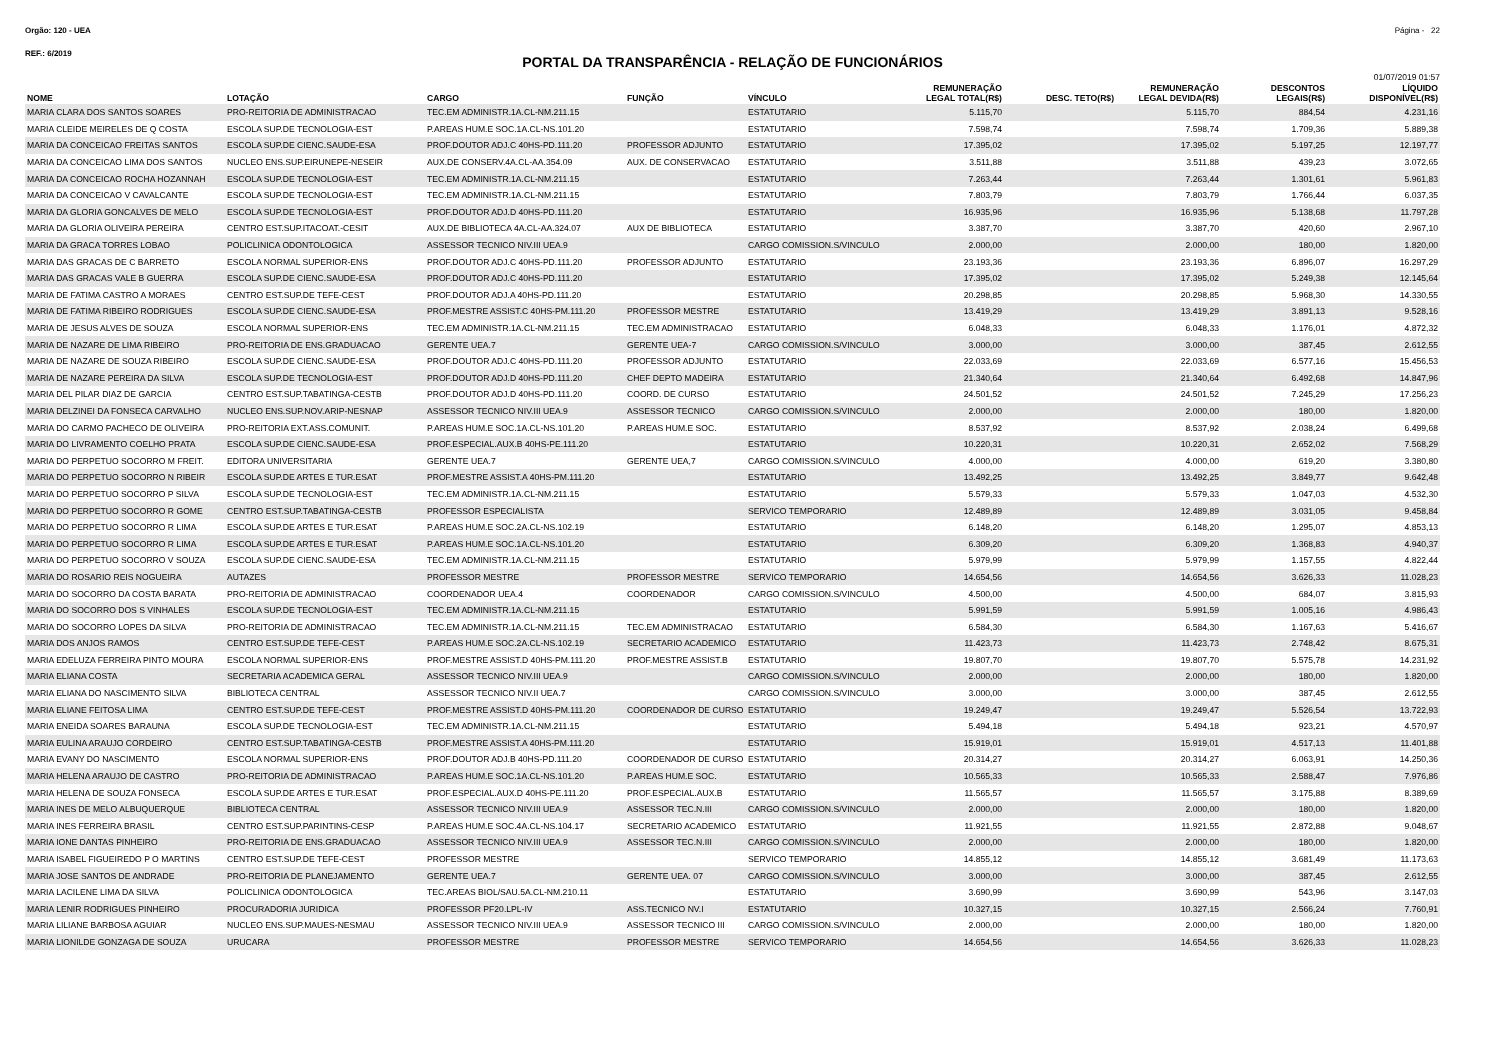Orgão: 120 - UEA Página - 22
REF.: 6/2019
PORTAL DA TRANSPARÊNCIA - RELAÇÃO DE FUNCIONÁRIOS
01/07/2019 01:57
| NOME | LOTAÇÃO | CARGO | FUNÇÃO | VÍNCULO | REMUNERAÇÃO LEGAL TOTAL(R$) | DESC. TETO(R$) | REMUNERAÇÃO LEGAL DEVIDA(R$) | DESCONTOS LEGAIS(R$) | LÍQUIDO DISPONÍVEL(R$) |
| --- | --- | --- | --- | --- | --- | --- | --- | --- | --- |
| MARIA CLARA DOS SANTOS SOARES | PRO-REITORIA DE ADMINISTRACAO | TEC.EM ADMINISTR.1A.CL-NM.211.15 | | ESTATUTARIO | 5.115,70 | | 5.115,70 | 884,54 | 4.231,16 |
| MARIA CLEIDE MEIRELES DE Q COSTA | ESCOLA SUP.DE TECNOLOGIA-EST | P.AREAS HUM.E SOC.1A.CL-NS.101.20 | | ESTATUTARIO | 7.598,74 | | 7.598,74 | 1.709,36 | 5.889,38 |
| MARIA DA CONCEICAO FREITAS SANTOS | ESCOLA SUP.DE CIENC.SAUDE-ESA | PROF.DOUTOR ADJ.C 40HS-PD.111.20 | PROFESSOR ADJUNTO | ESTATUTARIO | 17.395,02 | | 17.395,02 | 5.197,25 | 12.197,77 |
| MARIA DA CONCEICAO LIMA DOS SANTOS | NUCLEO ENS.SUP.EIRUNEPE-NESEIR | AUX.DE CONSERV.4A.CL-AA.354.09 | AUX. DE CONSERVACAO | ESTATUTARIO | 3.511,88 | | 3.511,88 | 439,23 | 3.072,65 |
| MARIA DA CONCEICAO ROCHA HOZANNAH | ESCOLA SUP.DE TECNOLOGIA-EST | TEC.EM ADMINISTR.1A.CL-NM.211.15 | | ESTATUTARIO | 7.263,44 | | 7.263,44 | 1.301,61 | 5.961,83 |
| MARIA DA CONCEICAO V CAVALCANTE | ESCOLA SUP.DE TECNOLOGIA-EST | TEC.EM ADMINISTR.1A.CL-NM.211.15 | | ESTATUTARIO | 7.803,79 | | 7.803,79 | 1.766,44 | 6.037,35 |
| MARIA DA GLORIA GONCALVES DE MELO | ESCOLA SUP.DE TECNOLOGIA-EST | PROF.DOUTOR ADJ.D 40HS-PD.111.20 | | ESTATUTARIO | 16.935,96 | | 16.935,96 | 5.138,68 | 11.797,28 |
| MARIA DA GLORIA OLIVEIRA PEREIRA | CENTRO EST.SUP.ITACOAT.-CESIT | AUX.DE BIBLIOTECA 4A.CL-AA.324.07 | AUX DE BIBLIOTECA | ESTATUTARIO | 3.387,70 | | 3.387,70 | 420,60 | 2.967,10 |
| MARIA DA GRACA TORRES LOBAO | POLICLINICA ODONTOLOGICA | ASSESSOR TECNICO NIV.III UEA.9 | | CARGO COMISSION.S/VINCULO | 2.000,00 | | 2.000,00 | 180,00 | 1.820,00 |
| MARIA DAS GRACAS DE C BARRETO | ESCOLA NORMAL SUPERIOR-ENS | PROF.DOUTOR ADJ.C 40HS-PD.111.20 | PROFESSOR ADJUNTO | ESTATUTARIO | 23.193,36 | | 23.193,36 | 6.896,07 | 16.297,29 |
| MARIA DAS GRACAS VALE B GUERRA | ESCOLA SUP.DE CIENC.SAUDE-ESA | PROF.DOUTOR ADJ.C 40HS-PD.111.20 | | ESTATUTARIO | 17.395,02 | | 17.395,02 | 5.249,38 | 12.145,64 |
| MARIA DE FATIMA CASTRO A MORAES | CENTRO EST.SUP.DE TEFE-CEST | PROF.DOUTOR ADJ.A 40HS-PD.111.20 | | ESTATUTARIO | 20.298,85 | | 20.298,85 | 5.968,30 | 14.330,55 |
| MARIA DE FATIMA RIBEIRO RODRIGUES | ESCOLA SUP.DE CIENC.SAUDE-ESA | PROF.MESTRE ASSIST.C 40HS-PM.111.20 | PROFESSOR MESTRE | ESTATUTARIO | 13.419,29 | | 13.419,29 | 3.891,13 | 9.528,16 |
| MARIA DE JESUS ALVES DE SOUZA | ESCOLA NORMAL SUPERIOR-ENS | TEC.EM ADMINISTR.1A.CL-NM.211.15 | TEC.EM ADMINISTRACAO | ESTATUTARIO | 6.048,33 | | 6.048,33 | 1.176,01 | 4.872,32 |
| MARIA DE NAZARE DE LIMA RIBEIRO | PRO-REITORIA DE ENS.GRADUACAO | GERENTE UEA.7 | GERENTE UEA-7 | CARGO COMISSION.S/VINCULO | 3.000,00 | | 3.000,00 | 387,45 | 2.612,55 |
| MARIA DE NAZARE DE SOUZA RIBEIRO | ESCOLA SUP.DE CIENC.SAUDE-ESA | PROF.DOUTOR ADJ.C 40HS-PD.111.20 | PROFESSOR ADJUNTO | ESTATUTARIO | 22.033,69 | | 22.033,69 | 6.577,16 | 15.456,53 |
| MARIA DE NAZARE PEREIRA DA SILVA | ESCOLA SUP.DE TECNOLOGIA-EST | PROF.DOUTOR ADJ.D 40HS-PD.111.20 | CHEF DEPTO MADEIRA | ESTATUTARIO | 21.340,64 | | 21.340,64 | 6.492,68 | 14.847,96 |
| MARIA DEL PILAR DIAZ DE GARCIA | CENTRO EST.SUP.TABATINGA-CESTB | PROF.DOUTOR ADJ.D 40HS-PD.111.20 | COORD. DE CURSO | ESTATUTARIO | 24.501,52 | | 24.501,52 | 7.245,29 | 17.256,23 |
| MARIA DELZINEI DA FONSECA CARVALHO | NUCLEO ENS.SUP.NOV.ARIP-NESNAP | ASSESSOR TECNICO NIV.III UEA.9 | ASSESSOR TECNICO | CARGO COMISSION.S/VINCULO | 2.000,00 | | 2.000,00 | 180,00 | 1.820,00 |
| MARIA DO CARMO PACHECO DE OLIVEIRA | PRO-REITORIA EXT.ASS.COMUNIT. | P.AREAS HUM.E SOC.1A.CL-NS.101.20 | P.AREAS HUM.E SOC. | ESTATUTARIO | 8.537,92 | | 8.537,92 | 2.038,24 | 6.499,68 |
| MARIA DO LIVRAMENTO COELHO PRATA | ESCOLA SUP.DE CIENC.SAUDE-ESA | PROF.ESPECIAL.AUX.B 40HS-PE.111.20 | | ESTATUTARIO | 10.220,31 | | 10.220,31 | 2.652,02 | 7.568,29 |
| MARIA DO PERPETUO SOCORRO M FREIT. | EDITORA UNIVERSITARIA | GERENTE UEA.7 | GERENTE UEA,7 | CARGO COMISSION.S/VINCULO | 4.000,00 | | 4.000,00 | 619,20 | 3.380,80 |
| MARIA DO PERPETUO SOCORRO N RIBEIR | ESCOLA SUP.DE ARTES E TUR.ESAT | PROF.MESTRE ASSIST.A 40HS-PM.111.20 | | ESTATUTARIO | 13.492,25 | | 13.492,25 | 3.849,77 | 9.642,48 |
| MARIA DO PERPETUO SOCORRO P SILVA | ESCOLA SUP.DE TECNOLOGIA-EST | TEC.EM ADMINISTR.1A.CL-NM.211.15 | | ESTATUTARIO | 5.579,33 | | 5.579,33 | 1.047,03 | 4.532,30 |
| MARIA DO PERPETUO SOCORRO R GOME | CENTRO EST.SUP.TABATINGA-CESTB | PROFESSOR ESPECIALISTA | | SERVICO TEMPORARIO | 12.489,89 | | 12.489,89 | 3.031,05 | 9.458,84 |
| MARIA DO PERPETUO SOCORRO R LIMA | ESCOLA SUP.DE ARTES E TUR.ESAT | P.AREAS HUM.E SOC.2A.CL-NS.102.19 | | ESTATUTARIO | 6.148,20 | | 6.148,20 | 1.295,07 | 4.853,13 |
| MARIA DO PERPETUO SOCORRO R LIMA | ESCOLA SUP.DE ARTES E TUR.ESAT | P.AREAS HUM.E SOC.1A.CL-NS.101.20 | | ESTATUTARIO | 6.309,20 | | 6.309,20 | 1.368,83 | 4.940,37 |
| MARIA DO PERPETUO SOCORRO V SOUZA | ESCOLA SUP.DE CIENC.SAUDE-ESA | TEC.EM ADMINISTR.1A.CL-NM.211.15 | | ESTATUTARIO | 5.979,99 | | 5.979,99 | 1.157,55 | 4.822,44 |
| MARIA DO ROSARIO REIS NOGUEIRA | AUTAZES | PROFESSOR MESTRE | PROFESSOR MESTRE | SERVICO TEMPORARIO | 14.654,56 | | 14.654,56 | 3.626,33 | 11.028,23 |
| MARIA DO SOCORRO DA COSTA BARATA | PRO-REITORIA DE ADMINISTRACAO | COORDENADOR UEA.4 | COORDENADOR | CARGO COMISSION.S/VINCULO | 4.500,00 | | 4.500,00 | 684,07 | 3.815,93 |
| MARIA DO SOCORRO DOS S VINHALES | ESCOLA SUP.DE TECNOLOGIA-EST | TEC.EM ADMINISTR.1A.CL-NM.211.15 | | ESTATUTARIO | 5.991,59 | | 5.991,59 | 1.005,16 | 4.986,43 |
| MARIA DO SOCORRO LOPES DA SILVA | PRO-REITORIA DE ADMINISTRACAO | TEC.EM ADMINISTR.1A.CL-NM.211.15 | TEC.EM ADMINISTRACAO | ESTATUTARIO | 6.584,30 | | 6.584,30 | 1.167,63 | 5.416,67 |
| MARIA DOS ANJOS RAMOS | CENTRO EST.SUP.DE TEFE-CEST | P.AREAS HUM.E SOC.2A.CL-NS.102.19 | SECRETARIO ACADEMICO | ESTATUTARIO | 11.423,73 | | 11.423,73 | 2.748,42 | 8.675,31 |
| MARIA EDELUZA FERREIRA PINTO MOURA | ESCOLA NORMAL SUPERIOR-ENS | PROF.MESTRE ASSIST.D 40HS-PM.111.20 | PROF.MESTRE ASSIST.B | ESTATUTARIO | 19.807,70 | | 19.807,70 | 5.575,78 | 14.231,92 |
| MARIA ELIANA COSTA | SECRETARIA ACADEMICA GERAL | ASSESSOR TECNICO NIV.III UEA.9 | | CARGO COMISSION.S/VINCULO | 2.000,00 | | 2.000,00 | 180,00 | 1.820,00 |
| MARIA ELIANA DO NASCIMENTO SILVA | BIBLIOTECA CENTRAL | ASSESSOR TECNICO NIV.II UEA.7 | | CARGO COMISSION.S/VINCULO | 3.000,00 | | 3.000,00 | 387,45 | 2.612,55 |
| MARIA ELIANE FEITOSA LIMA | CENTRO EST.SUP.DE TEFE-CEST | PROF.MESTRE ASSIST.D 40HS-PM.111.20 | COORDENADOR DE CURSO | ESTATUTARIO | 19.249,47 | | 19.249,47 | 5.526,54 | 13.722,93 |
| MARIA ENEIDA SOARES BARAUNA | ESCOLA SUP.DE TECNOLOGIA-EST | TEC.EM ADMINISTR.1A.CL-NM.211.15 | | ESTATUTARIO | 5.494,18 | | 5.494,18 | 923,21 | 4.570,97 |
| MARIA EULINA ARAUJO CORDEIRO | CENTRO EST.SUP.TABATINGA-CESTB | PROF.MESTRE ASSIST.A 40HS-PM.111.20 | | ESTATUTARIO | 15.919,01 | | 15.919,01 | 4.517,13 | 11.401,88 |
| MARIA EVANY DO NASCIMENTO | ESCOLA NORMAL SUPERIOR-ENS | PROF.DOUTOR ADJ.B 40HS-PD.111.20 | COORDENADOR DE CURSO | ESTATUTARIO | 20.314,27 | | 20.314,27 | 6.063,91 | 14.250,36 |
| MARIA HELENA ARAUJO DE CASTRO | PRO-REITORIA DE ADMINISTRACAO | P.AREAS HUM.E SOC.1A.CL-NS.101.20 | P.AREAS HUM.E SOC. | ESTATUTARIO | 10.565,33 | | 10.565,33 | 2.588,47 | 7.976,86 |
| MARIA HELENA DE SOUZA FONSECA | ESCOLA SUP.DE ARTES E TUR.ESAT | PROF.ESPECIAL.AUX.D 40HS-PE.111.20 | PROF.ESPECIAL.AUX.B | ESTATUTARIO | 11.565,57 | | 11.565,57 | 3.175,88 | 8.389,69 |
| MARIA INES DE MELO ALBUQUERQUE | BIBLIOTECA CENTRAL | ASSESSOR TECNICO NIV.III UEA.9 | ASSESSOR TEC.N.III | CARGO COMISSION.S/VINCULO | 2.000,00 | | 2.000,00 | 180,00 | 1.820,00 |
| MARIA INES FERREIRA BRASIL | CENTRO EST.SUP.PARINTINS-CESP | P.AREAS HUM.E SOC.4A.CL-NS.104.17 | SECRETARIO ACADEMICO | ESTATUTARIO | 11.921,55 | | 11.921,55 | 2.872,88 | 9.048,67 |
| MARIA IONE DANTAS PINHEIRO | PRO-REITORIA DE ENS.GRADUACAO | ASSESSOR TECNICO NIV.III UEA.9 | ASSESSOR TEC.N.III | CARGO COMISSION.S/VINCULO | 2.000,00 | | 2.000,00 | 180,00 | 1.820,00 |
| MARIA ISABEL FIGUEIREDO P O MARTINS | CENTRO EST.SUP.DE TEFE-CEST | PROFESSOR MESTRE | | SERVICO TEMPORARIO | 14.855,12 | | 14.855,12 | 3.681,49 | 11.173,63 |
| MARIA JOSE SANTOS DE ANDRADE | PRO-REITORIA DE PLANEJAMENTO | GERENTE UEA.7 | GERENTE UEA. 07 | CARGO COMISSION.S/VINCULO | 3.000,00 | | 3.000,00 | 387,45 | 2.612,55 |
| MARIA LACILENE LIMA DA SILVA | POLICLINICA ODONTOLOGICA | TEC.AREAS BIOL/SAU.5A.CL-NM.210.11 | | ESTATUTARIO | 3.690,99 | | 3.690,99 | 543,96 | 3.147,03 |
| MARIA LENIR RODRIGUES PINHEIRO | PROCURADORIA JURIDICA | PROFESSOR PF20.LPL-IV | ASS.TECNICO NV.I | ESTATUTARIO | 10.327,15 | | 10.327,15 | 2.566,24 | 7.760,91 |
| MARIA LILIANE BARBOSA AGUIAR | NUCLEO ENS.SUP.MAUES-NESMAU | ASSESSOR TECNICO NIV.III UEA.9 | ASSESSOR TECNICO III | CARGO COMISSION.S/VINCULO | 2.000,00 | | 2.000,00 | 180,00 | 1.820,00 |
| MARIA LIONILDE GONZAGA DE SOUZA | URUCARA | PROFESSOR MESTRE | PROFESSOR MESTRE | SERVICO TEMPORARIO | 14.654,56 | | 14.654,56 | 3.626,33 | 11.028,23 |